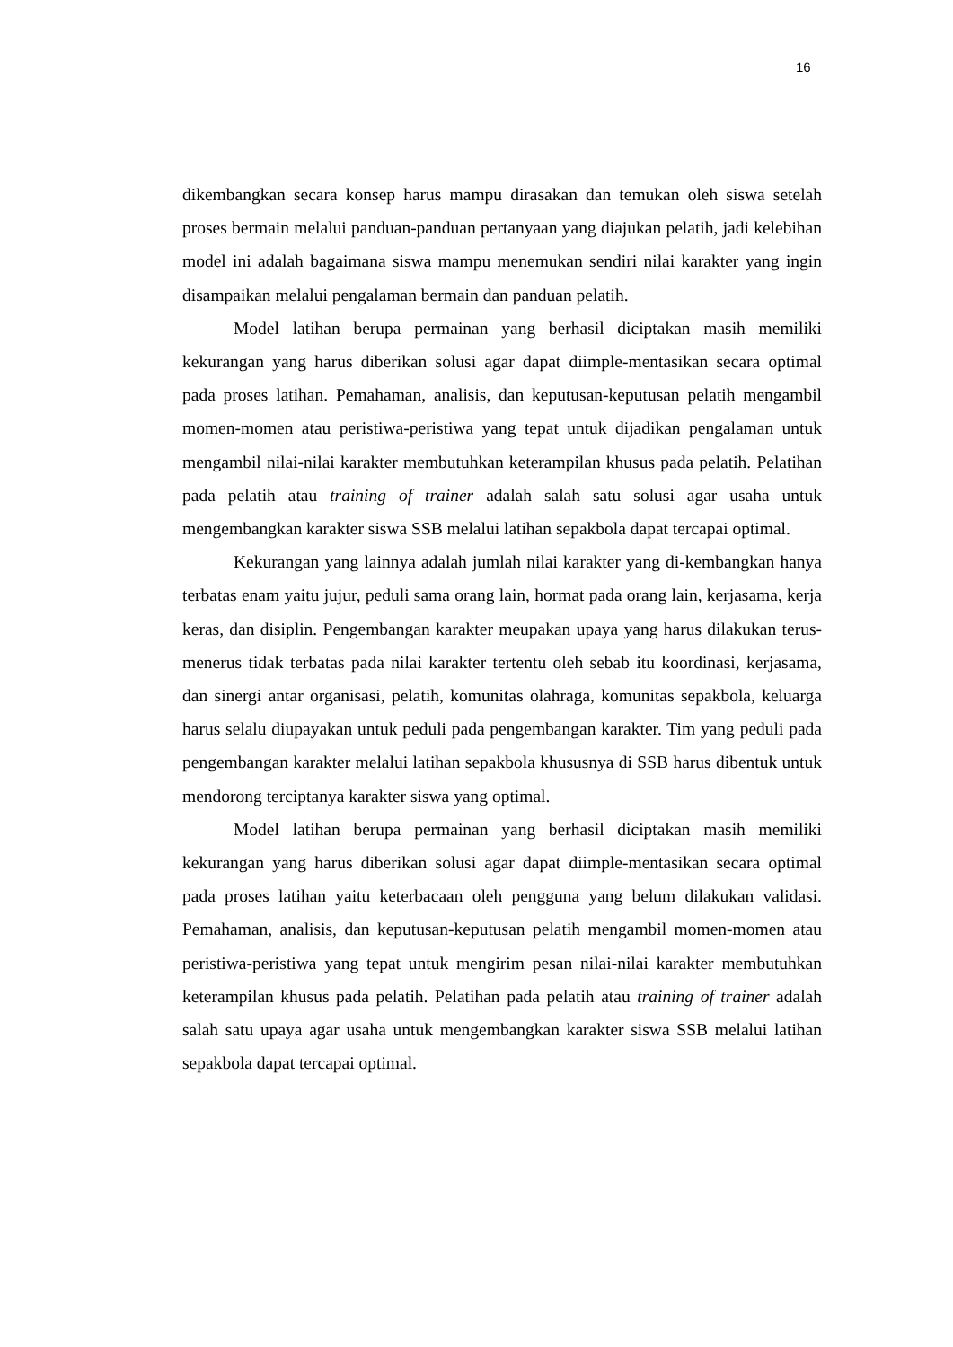16
dikembangkan secara konsep harus mampu dirasakan dan temukan oleh siswa setelah proses bermain melalui panduan-panduan pertanyaan yang diajukan pelatih, jadi kelebihan model ini adalah bagaimana siswa mampu menemukan sendiri nilai karakter yang ingin disampaikan melalui pengalaman bermain dan panduan pelatih.
Model latihan berupa permainan yang berhasil diciptakan masih memiliki kekurangan yang harus diberikan solusi agar dapat diimple-mentasikan secara optimal pada proses latihan. Pemahaman, analisis, dan keputusan-keputusan pelatih mengambil momen-momen atau peristiwa-peristiwa yang tepat untuk dijadikan pengalaman untuk mengambil nilai-nilai karakter membutuhkan keterampilan khusus pada pelatih. Pelatihan pada pelatih atau training of trainer adalah salah satu solusi agar usaha untuk mengembangkan karakter siswa SSB melalui latihan sepakbola dapat tercapai optimal.
Kekurangan yang lainnya adalah jumlah nilai karakter yang di-kembangkan hanya terbatas enam yaitu jujur, peduli sama orang lain, hormat pada orang lain, kerjasama, kerja keras, dan disiplin. Pengembangan karakter meupakan upaya yang harus dilakukan terus-menerus tidak terbatas pada nilai karakter tertentu oleh sebab itu koordinasi, kerjasama, dan sinergi antar organisasi, pelatih, komunitas olahraga, komunitas sepakbola, keluarga harus selalu diupayakan untuk peduli pada pengembangan karakter. Tim yang peduli pada pengembangan karakter melalui latihan sepakbola khususnya di SSB harus dibentuk untuk mendorong terciptanya karakter siswa yang optimal.
Model latihan berupa permainan yang berhasil diciptakan masih memiliki kekurangan yang harus diberikan solusi agar dapat diimple-mentasikan secara optimal pada proses latihan yaitu keterbacaan oleh pengguna yang belum dilakukan validasi. Pemahaman, analisis, dan keputusan-keputusan pelatih mengambil momen-momen atau peristiwa-peristiwa yang tepat untuk mengirim pesan nilai-nilai karakter membutuhkan keterampilan khusus pada pelatih. Pelatihan pada pelatih atau training of trainer adalah salah satu upaya agar usaha untuk mengembangkan karakter siswa SSB melalui latihan sepakbola dapat tercapai optimal.